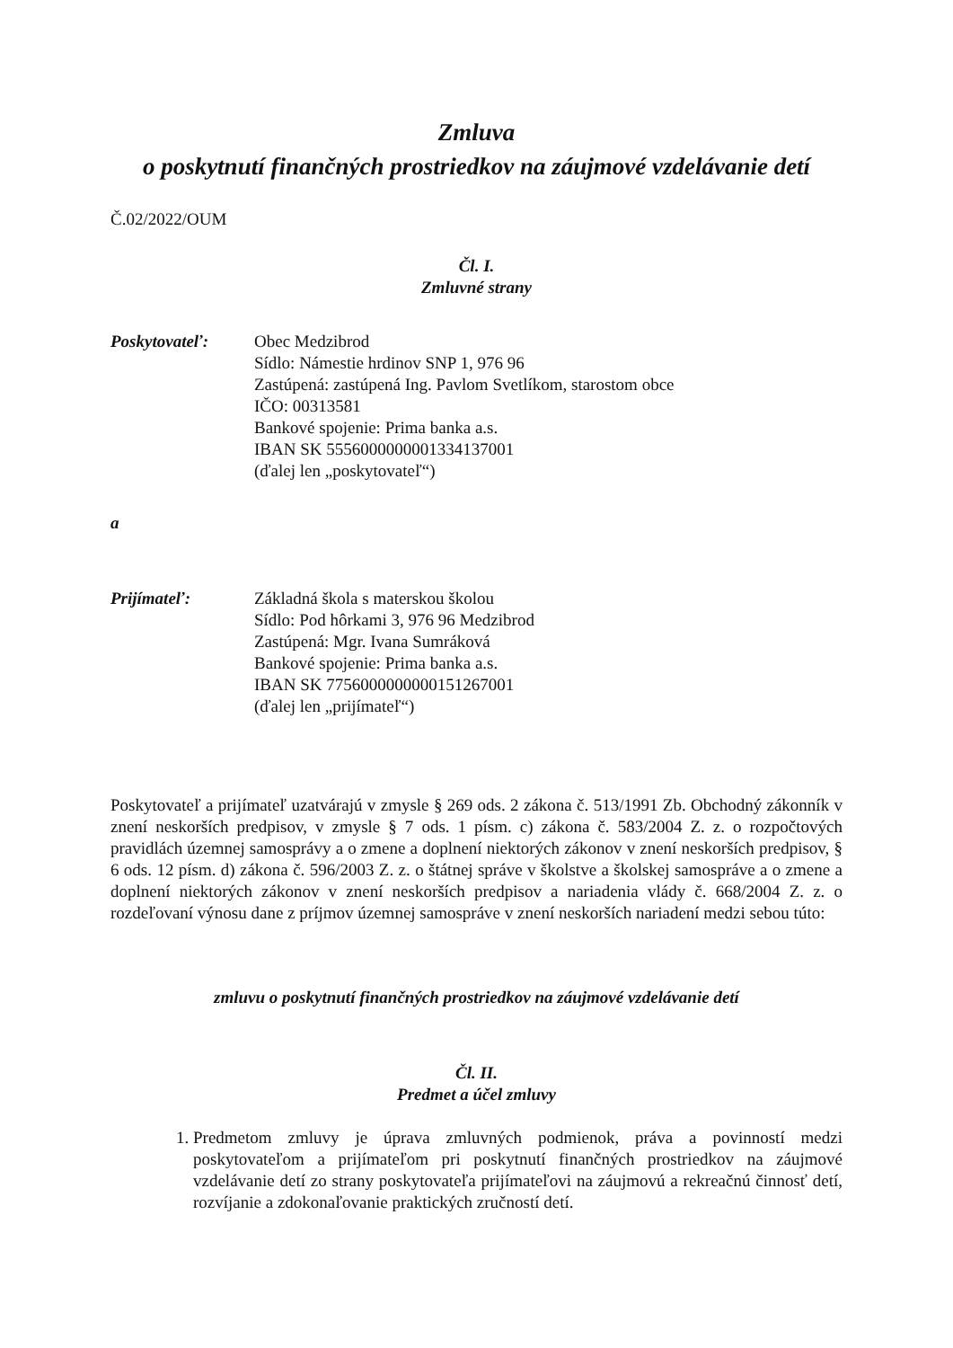Zmluva
o poskytnutí finančných prostriedkov na záujmové vzdelávanie detí
Č.02/2022/OUM
Čl. I.
Zmluvné strany
Poskytovateľ: Obec Medzibrod
Sídlo: Námestie hrdinov SNP 1, 976 96
Zastúpená: zastúpená Ing. Pavlom Svetlíkom, starostom obce
IČO: 00313581
Bankové spojenie: Prima banka a.s.
IBAN SK 5556000000001334137001
(ďalej len „poskytovateľ“)
a
Prijímateľ: Základná škola s materskou školou
Sídlo: Pod hôrkami 3, 976 96 Medzibrod
Zastúpená: Mgr. Ivana Sumráková
Bankové spojenie: Prima banka a.s.
IBAN SK 7756000000000151267001
(ďalej len „prijímateľ“)
Poskytovateľ a prijímateľ uzatvárajú v zmysle § 269 ods. 2 zákona č. 513/1991 Zb. Obchodný zákonník v znení neskorších predpisov, v zmysle § 7 ods. 1 písm. c) zákona č. 583/2004 Z. z. o rozpočtových pravidlách územnej samosprávy a o zmene a doplnení niektorých zákonov v znení neskorších predpisov, § 6 ods. 12 písm. d) zákona č. 596/2003 Z. z. o štátnej správe v školstve a školskej samospráve a o zmene a doplnení niektorých zákonov v znení neskorších predpisov a nariadenia vlády č. 668/2004 Z. z. o rozdeľovaní výnosu dane z príjmov územnej samospráve v znení neskorších nariadení medzi sebou túto:
zmluvu o poskytnutí finančných prostriedkov na záujmové vzdelávanie detí
Čl. II.
Predmet a účel zmluvy
1. Predmetom zmluvy je úprava zmluvných podmienok, práva a povinností medzi poskytovateľom a prijímateľom pri poskytnutí finančných prostriedkov na záujmové vzdelávanie detí zo strany poskytovateľa prijímateľovi na záujmovú a rekreačnú činnosť detí, rozvíjanie a zdokonaľovanie praktických zručností detí.